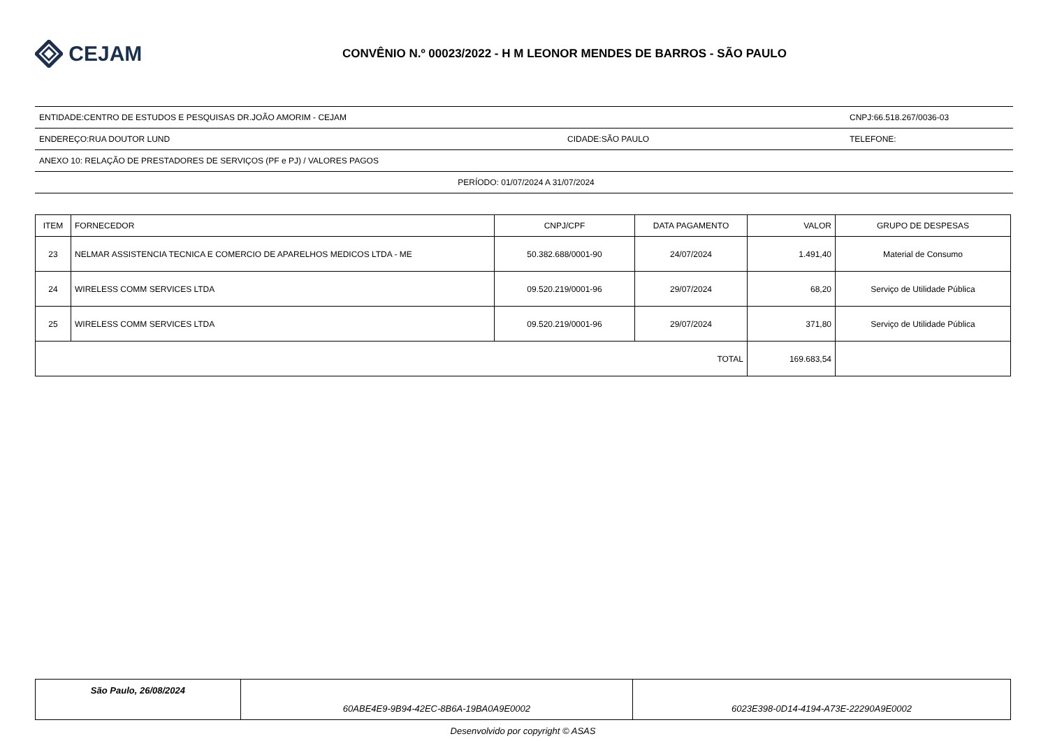CEJAM
CONVÊNIO N.º 00023/2022 - H M LEONOR MENDES DE BARROS - SÃO PAULO
ENTIDADE:CENTRO DE ESTUDOS E PESQUISAS DR.JOÃO AMORIM - CEJAM CNPJ:66.518.267/0036-03
ENDEREÇO:RUA DOUTOR LUND CIDADE:SÃO PAULO TELEFONE:
ANEXO 10: RELAÇÃO DE PRESTADORES DE SERVIÇOS (PF e PJ) / VALORES PAGOS
PERÍODO: 01/07/2024 A 31/07/2024
| ITEM | FORNECEDOR | CNPJ/CPF | DATA PAGAMENTO | VALOR | GRUPO DE DESPESAS |
| --- | --- | --- | --- | --- | --- |
| 23 | NELMAR ASSISTENCIA TECNICA E COMERCIO DE APARELHOS MEDICOS LTDA - ME | 50.382.688/0001-90 | 24/07/2024 | 1.491,40 | Material de Consumo |
| 24 | WIRELESS COMM SERVICES LTDA | 09.520.219/0001-96 | 29/07/2024 | 68,20 | Serviço de Utilidade Pública |
| 25 | WIRELESS COMM SERVICES LTDA | 09.520.219/0001-96 | 29/07/2024 | 371,80 | Serviço de Utilidade Pública |
| TOTAL | | | | 169.683,54 | |
| São Paulo, 26/08/2024 | 60ABE4E9-9B94-42EC-8B6A-19BA0A9E0002 | 6023E398-0D14-4194-A73E-22290A9E0002 |
Desenvolvido por copyright © ASAS